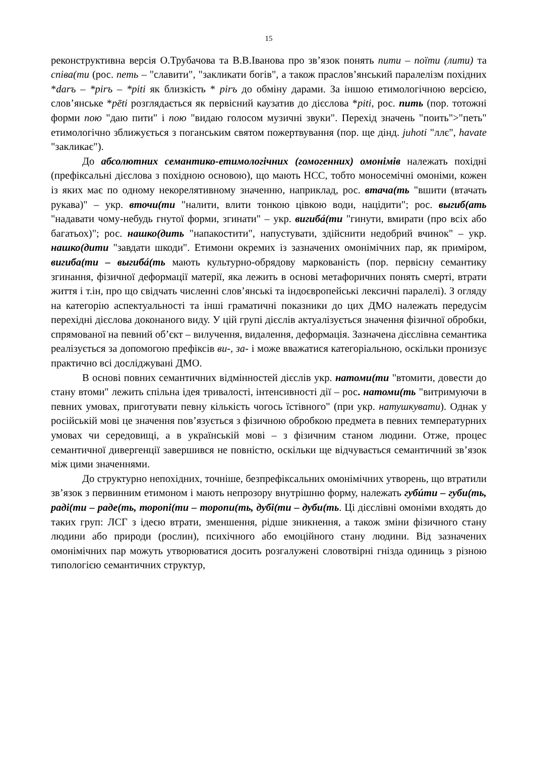15
реконструктивна версія О.Трубачова та В.В.Іванова про зв’язок понять пити – поїти (лити) та співа(ти (рос. петь – "славити", "закликати богів", а також праслов’янський паралелізм похідних *darъ – *pirъ – *piti як близкість * pirъ до обміну дарами. За іншою етимологічною версією, слов’янське *pēti розглядається як первісний каузатив до дієслова *piti, рос. пить (пор. тотожні форми пою "даю пити" і пою "видаю голосом музичні звуки". Перехід значень "поить">"петь" етимологічно зближується з поганським святом пожертвування (пор. ще дінд. juhoti "ллє", havate "закликає").
До абсолютних семантико-етимологічних (гомогенних) омонімів належать похідні (префіксальні дієслова з похідною основою), що мають НСС, тобто моносемічні омоніми, кожен із яких має по одному некорелятивному значенню, наприклад, рос. втача(ть "вшити (втачать рукава)" – укр. вточи(ти "налити, влити тонкою цівкою води, націдити"; рос. выгиб(ать "надавати чому-небудь гнутої форми, згинати" – укр. вигибá(ти "гинути, вмирати (про всіх або багатьох)"; рос. нашко(дить "напакостити", напустувати, здійснити недобрий вчинок" – укр. нашко(дити "завдати шкоди". Етимони окремих із зазначених омонімічних пар, як приміром, вигиба(ти – выгибá(ть мають культурно-обрядову маркованість (пор. первісну семантику згинання, фізичної деформації матерії, яка лежить в основі метафоричних понять смерті, втрати життя і т.ін, про що свідчать численні слов’янські та індоєвропейські лексичні паралелі). З огляду на категорію аспектуальності та інші граматичні показники до цих ДМО належать передусім перехідні дієслова доконаного виду. У цій групі дієслів актуалізується значення фізичної обробки, спрямованої на певний об’єкт – вилучення, видалення, деформація. Зазначена дієслівна семантика реалізується за допомогою префіксів ви-, за- і може вважатися категоріальною, оскільки пронизує практично всі досліджувані ДМО.
В основі повних семантичних відмінностей дієслів укр. натоми(ти "втомити, довести до стану втоми" лежить спільна ідея тривалості, інтенсивності дії – рос. натоми(ть "витримуючи в певних умовах, приготувати певну кількість чогось їстівного" (при укр. натушкувати). Однак у російській мові це значення пов’язується з фізичною обробкою предмета в певних температурних умовах чи середовищі, а в українській мові – з фізичним станом людини. Отже, процес семантичної дивергенції завершився не повністю, оскільки ще відчувається семантичний зв’язок між цими значеннями.
До структурно непохідних, точніше, безпрефіксальних омонімічних утворень, що втратили зв’язок з первинним етимоном і мають непрозору внутрішню форму, належать губúти – губи(ть, раді(ти – раде(ть, торопі(ти – торопи(ть, дубі(ти – дуби(ть. Ці дієслівні омоніми входять до таких груп: ЛСГ з ідеєю втрати, зменшення, рідше зникнення, а також зміни фізичного стану людини або природи (рослин), психічного або емоційного стану людини. Від зазначених омонімічних пар можуть утворюватися досить розгалужені словотвірні гнізда одиниць з різною типологією семантичних структур,